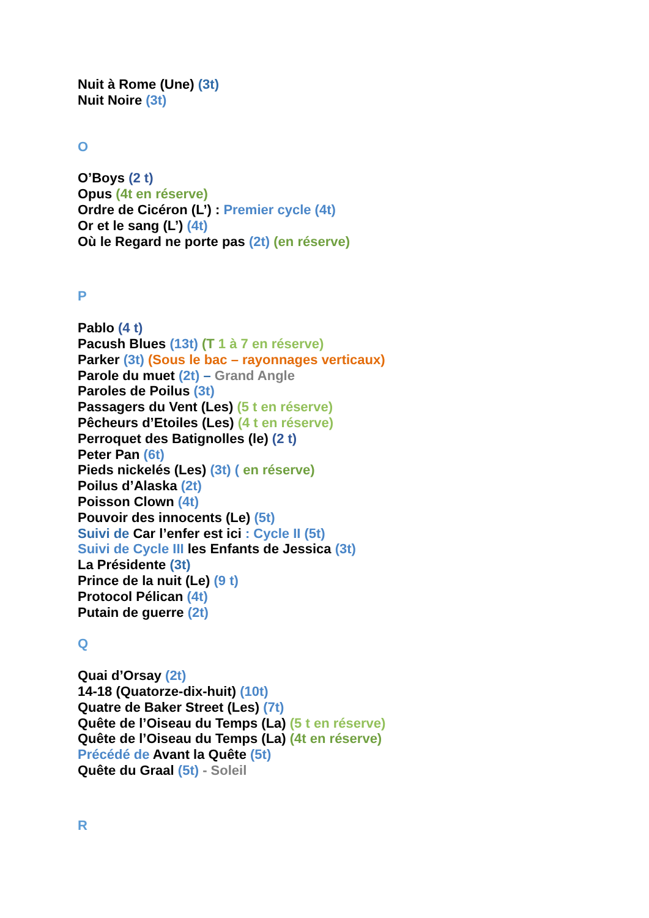Nuit à Rome (Une) (3t)
Nuit Noire (3t)
O
O’Boys (2 t)
Opus (4t en réserve)
Ordre de Cicéron (L’) : Premier cycle (4t)
Or et le sang (L’) (4t)
Où le Regard ne porte pas (2t) (en réserve)
P
Pablo (4 t)
Pacush Blues (13t) (T 1 à 7 en réserve)
Parker (3t) (Sous le bac – rayonnages verticaux)
Parole du muet (2t) – Grand Angle
Paroles de Poilus (3t)
Passagers du Vent (Les) (5 t en réserve)
Pêcheurs d’Etoiles (Les) (4 t en réserve)
Perroquet des Batignolles (le) (2 t)
Peter Pan (6t)
Pieds nickelés (Les) (3t) ( en réserve)
Poilus d’Alaska (2t)
Poisson Clown (4t)
Pouvoir des innocents (Le) (5t)
Suivi de Car l’enfer est ici : Cycle II (5t)
Suivi de Cycle III les Enfants de Jessica (3t)
La Présidente (3t)
Prince de la nuit (Le) (9 t)
Protocol Pélican (4t)
Putain de guerre (2t)
Q
Quai d’Orsay (2t)
14-18 (Quatorze-dix-huit) (10t)
Quatre de Baker Street (Les) (7t)
Quête de l’Oiseau du Temps (La) (5 t en réserve)
Quête de l’Oiseau du Temps (La) (4t en réserve)
Précédé de Avant la Quête (5t)
Quête du Graal (5t) - Soleil
R